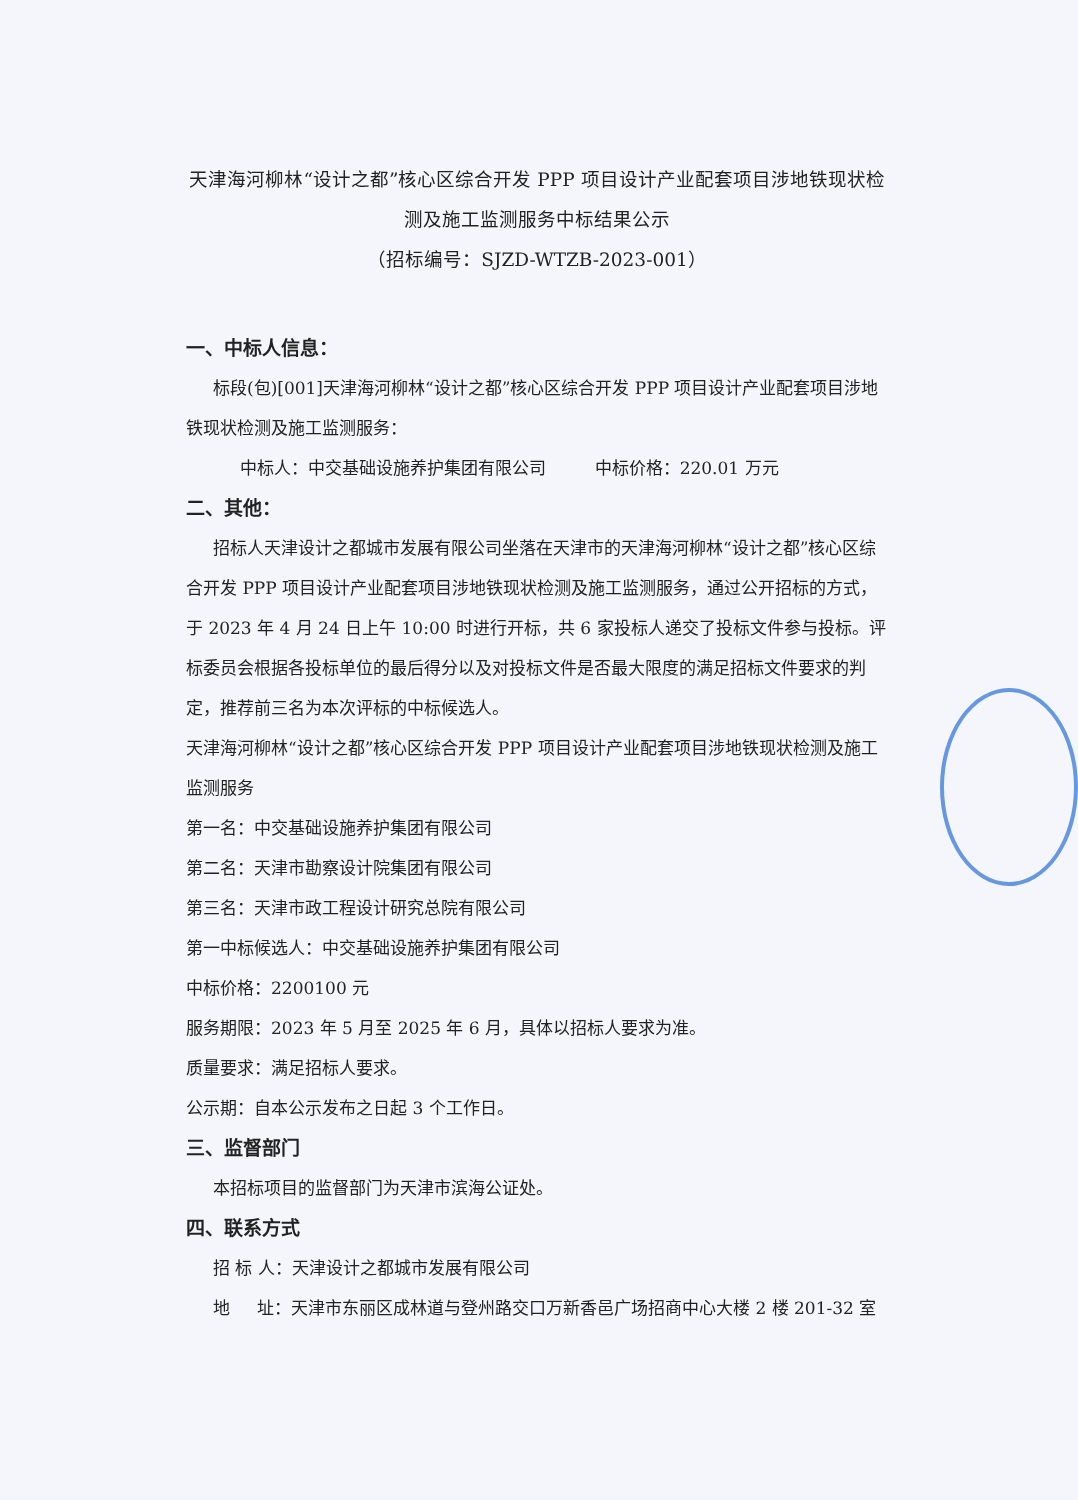天津海河柳林“设计之都”核心区综合开发 PPP 项目设计产业配套项目涉地铁现状检测及施工监测服务中标结果公示
（招标编号：SJZD-WTZB-2023-001）
一、中标人信息：
标段(包)[001]天津海河柳林“设计之都”核心区综合开发 PPP 项目设计产业配套项目涉地铁现状检测及施工监测服务：
中标人：中交基础设施养护集团有限公司 中标价格：220.01 万元
二、其他：
招标人天津设计之都城市发展有限公司坐落在天津市的天津海河柳林“设计之都”核心区综合开发 PPP 项目设计产业配套项目涉地铁现状检测及施工监测服务，通过公开招标的方式，于 2023 年 4 月 24 日上午 10:00 时进行开标，共 6 家投标人递交了投标文件参与投标。评标委员会根据各投标单位的最后得分以及对投标文件是否最大限度的满足招标文件要求的判定，推荐前三名为本次评标的中标候选人。
天津海河柳林“设计之都”核心区综合开发 PPP 项目设计产业配套项目涉地铁现状检测及施工监测服务
第一名：中交基础设施养护集团有限公司
第二名：天津市勘察设计院集团有限公司
第三名：天津市政工程设计研究总院有限公司
第一中标候选人：中交基础设施养护集团有限公司
中标价格：2200100 元
服务期限：2023 年 5 月至 2025 年 6 月，具体以招标人要求为准。
质量要求：满足招标人要求。
公示期：自本公示发布之日起 3 个工作日。
三、监督部门
本招标项目的监督部门为天津市滨海公证处。
四、联系方式
招 标 人：天津设计之都城市发展有限公司
地 址：天津市东丽区成林道与登州路交口万新香邑广场招商中心大楼 2 楼 201-32 室